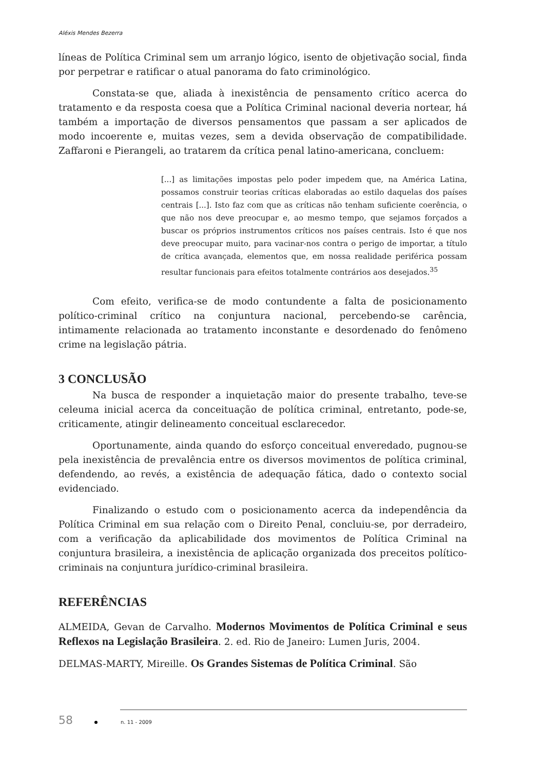Aléxis Mendes Bezerra
líneas de Política Criminal sem um arranjo lógico, isento de objetivação social, finda por perpetrar e ratificar o atual panorama do fato criminológico.
Constata-se que, aliada à inexistência de pensamento crítico acerca do tratamento e da resposta coesa que a Política Criminal nacional deveria nortear, há também a importação de diversos pensamentos que passam a ser aplicados de modo incoerente e, muitas vezes, sem a devida observação de compatibilidade. Zaffaroni e Pierangeli, ao tratarem da crítica penal latino-americana, concluem:
[...] as limitações impostas pelo poder impedem que, na América Latina, possamos construir teorias críticas elaboradas ao estilo daquelas dos países centrais [...]. Isto faz com que as críticas não tenham suficiente coerência, o que não nos deve preocupar e, ao mesmo tempo, que sejamos forçados a buscar os próprios instrumentos críticos nos países centrais. Isto é que nos deve preocupar muito, para vacinar-nos contra o perigo de importar, a título de crítica avançada, elementos que, em nossa realidade periférica possam resultar funcionais para efeitos totalmente contrários aos desejados.<sup>35</sup>
Com efeito, verifica-se de modo contundente a falta de posicionamento político-criminal crítico na conjuntura nacional, percebendo-se carência, intimamente relacionada ao tratamento inconstante e desordenado do fenômeno crime na legislação pátria.
3 CONCLUSÃO
Na busca de responder a inquietação maior do presente trabalho, teve-se celeuma inicial acerca da conceituação de política criminal, entretanto, pode-se, criticamente, atingir delineamento conceitual esclarecedor.
Oportunamente, ainda quando do esforço conceitual enveredado, pugnou-se pela inexistência de prevalência entre os diversos movimentos de política criminal, defendendo, ao revés, a existência de adequação fática, dado o contexto social evidenciado.
Finalizando o estudo com o posicionamento acerca da independência da Política Criminal em sua relação com o Direito Penal, concluiu-se, por derradeiro, com a verificação da aplicabilidade dos movimentos de Política Criminal na conjuntura brasileira, a inexistência de aplicação organizada dos preceitos político-criminais na conjuntura jurídico-criminal brasileira.
REFERÊNCIAS
ALMEIDA, Gevan de Carvalho. Modernos Movimentos de Política Criminal e seus Reflexos na Legislação Brasileira. 2. ed. Rio de Janeiro: Lumen Juris, 2004.
DELMAS-MARTY, Mireille. Os Grandes Sistemas de Política Criminal. São
58 n. 11 - 2009